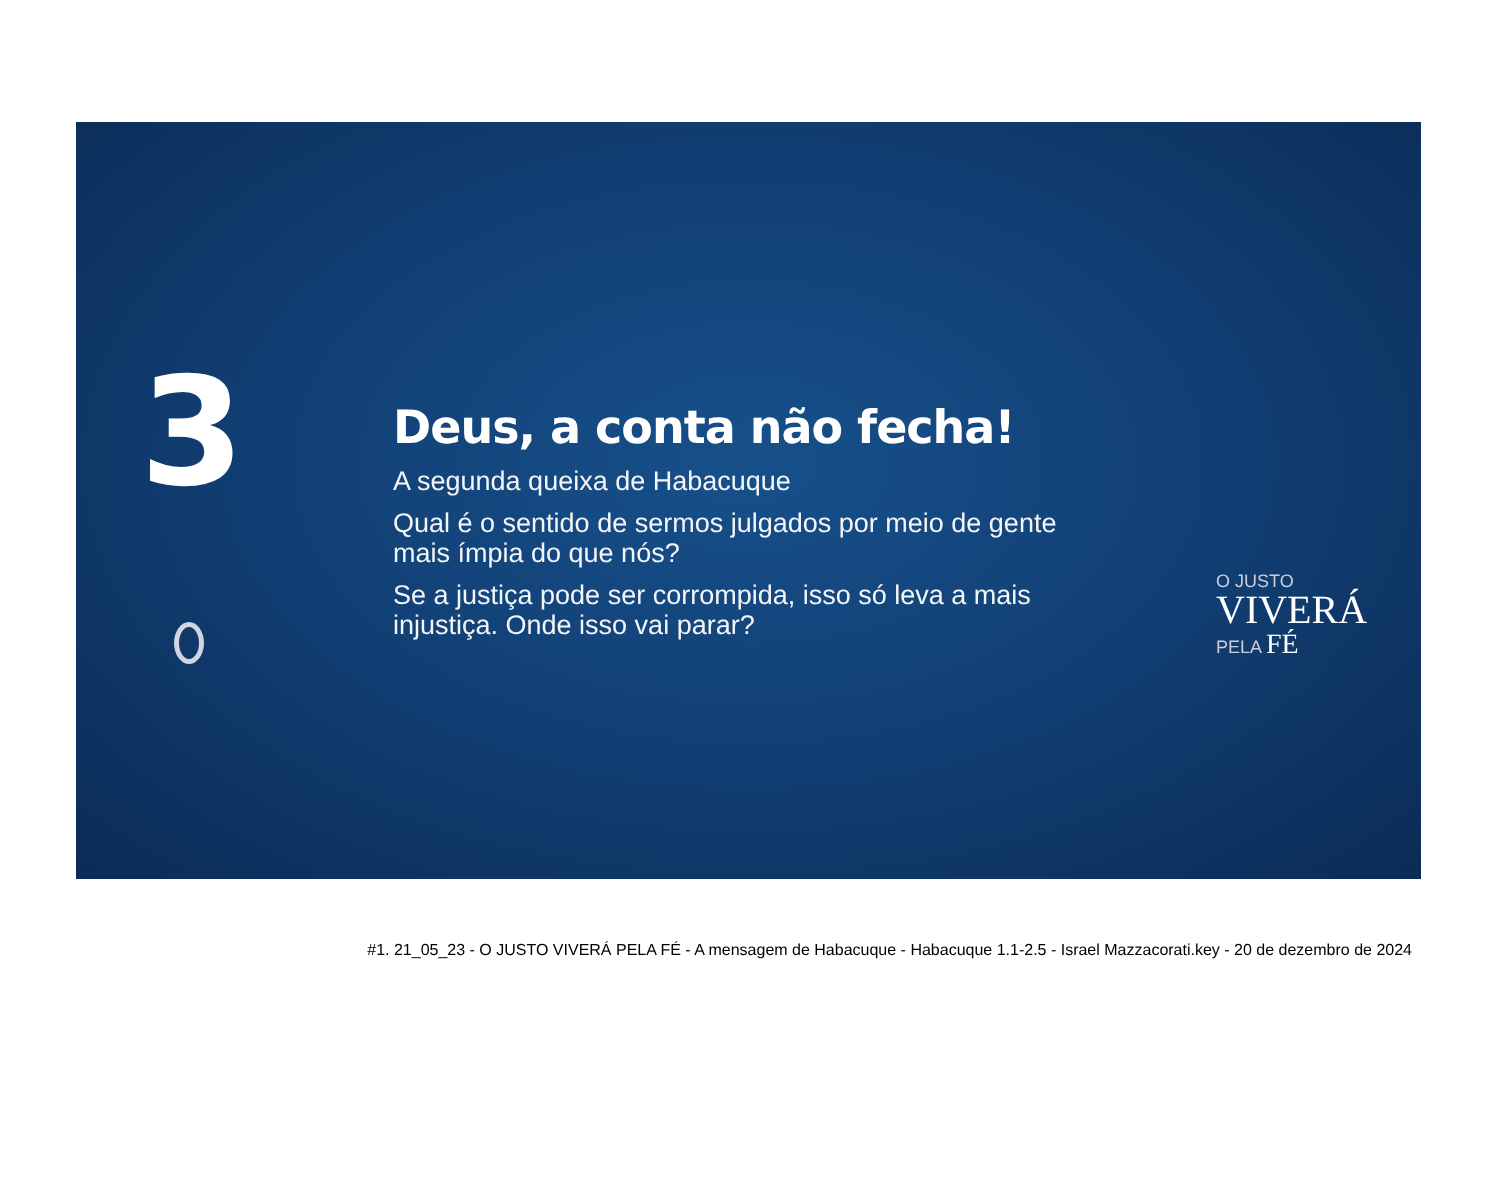3
Deus, a conta não fecha!
A segunda queixa de Habacuque
Qual é o sentido de sermos julgados por meio de gente mais ímpia do que nós?
Se a justiça pode ser corrompida, isso só leva a mais injustiça. Onde isso vai parar?
O JUSTO
VIVERÁ
PELA FÉ
#1. 21_05_23 - O JUSTO VIVERÁ PELA FÉ - A mensagem de Habacuque - Habacuque 1.1-2.5 - Israel Mazzacorati.key - 20 de dezembro de 2024